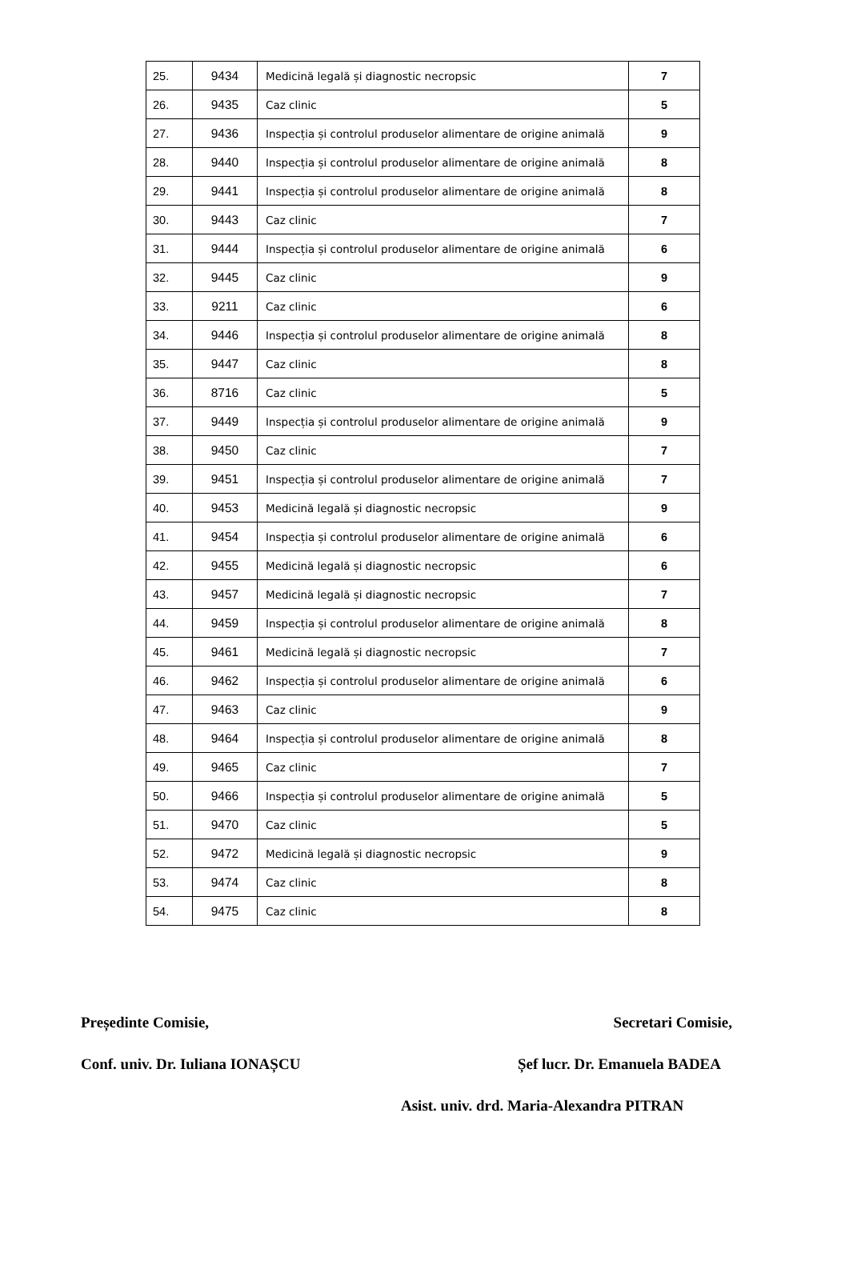| 25. | 9434 | Medicină legală și diagnostic necropsic | 7 |
| 26. | 9435 | Caz clinic | 5 |
| 27. | 9436 | Inspecția și controlul produselor alimentare de origine animală | 9 |
| 28. | 9440 | Inspecția și controlul produselor alimentare de origine animală | 8 |
| 29. | 9441 | Inspecția și controlul produselor alimentare de origine animală | 8 |
| 30. | 9443 | Caz clinic | 7 |
| 31. | 9444 | Inspecția și controlul produselor alimentare de origine animală | 6 |
| 32. | 9445 | Caz clinic | 9 |
| 33. | 9211 | Caz clinic | 6 |
| 34. | 9446 | Inspecția și controlul produselor alimentare de origine animală | 8 |
| 35. | 9447 | Caz clinic | 8 |
| 36. | 8716 | Caz clinic | 5 |
| 37. | 9449 | Inspecția și controlul produselor alimentare de origine animală | 9 |
| 38. | 9450 | Caz clinic | 7 |
| 39. | 9451 | Inspecția și controlul produselor alimentare de origine animală | 7 |
| 40. | 9453 | Medicină legală și diagnostic necropsic | 9 |
| 41. | 9454 | Inspecția și controlul produselor alimentare de origine animală | 6 |
| 42. | 9455 | Medicină legală și diagnostic necropsic | 6 |
| 43. | 9457 | Medicină legală și diagnostic necropsic | 7 |
| 44. | 9459 | Inspecția și controlul produselor alimentare de origine animală | 8 |
| 45. | 9461 | Medicină legală și diagnostic necropsic | 7 |
| 46. | 9462 | Inspecția și controlul produselor alimentare de origine animală | 6 |
| 47. | 9463 | Caz clinic | 9 |
| 48. | 9464 | Inspecția și controlul produselor alimentare de origine animală | 8 |
| 49. | 9465 | Caz clinic | 7 |
| 50. | 9466 | Inspecția și controlul produselor alimentare de origine animală | 5 |
| 51. | 9470 | Caz clinic | 5 |
| 52. | 9472 | Medicină legală și diagnostic necropsic | 9 |
| 53. | 9474 | Caz clinic | 8 |
| 54. | 9475 | Caz clinic | 8 |
Președinte Comisie, Secretari Comisie,
Conf. univ. Dr. Iuliana IONAȘCU Șef lucr. Dr. Emanuela BADEA
Asist. univ. drd. Maria-Alexandra PITRAN